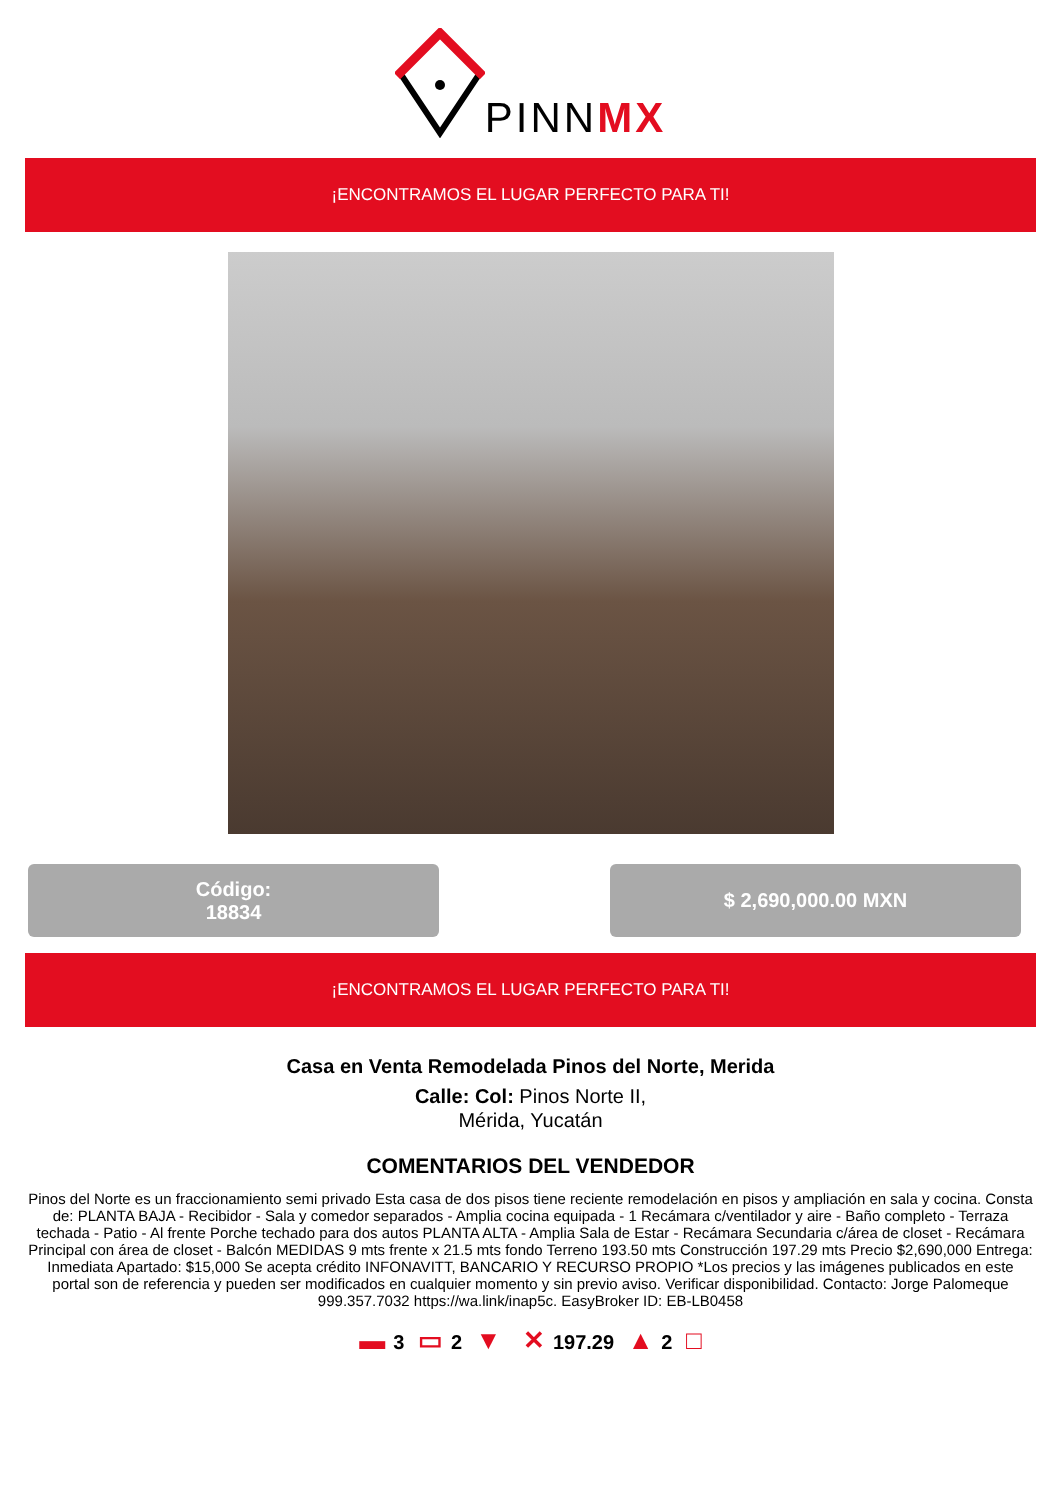PINNMX
¡ENCONTRAMOS EL LUGAR PERFECTO PARA TI!
Código:
18834
$ 2,690,000.00 MXN
¡ENCONTRAMOS EL LUGAR PERFECTO PARA TI!
Casa en Venta Remodelada Pinos del Norte, Merida
Calle: Col: Pinos Norte II,
Mérida, Yucatán
COMENTARIOS DEL VENDEDOR
Pinos del Norte es un fraccionamiento semi privado Esta casa de dos pisos tiene reciente remodelación en pisos y ampliación en sala y cocina. Consta de: PLANTA BAJA - Recibidor - Sala y comedor separados - Amplia cocina equipada - 1 Recámara c/ventilador y aire - Baño completo - Terraza techada - Patio - Al frente Porche techado para dos autos PLANTA ALTA - Amplia Sala de Estar - Recámara Secundaria c/área de closet - Recámara Principal con área de closet - Balcón MEDIDAS 9 mts frente x 21.5 mts fondo Terreno 193.50 mts Construcción 197.29 mts Precio $2,690,000 Entrega: Inmediata Apartado: $15,000 Se acepta crédito INFONAVITT, BANCARIO Y RECURSO PROPIO *Los precios y las imágenes publicados en este portal son de referencia y pueden ser modificados en cualquier momento y sin previo aviso. Verificar disponibilidad. Contacto: Jorge Palomeque 999.357.7032 https://wa.link/inap5c. EasyBroker ID: EB-LB0458
▬ 3 ▭ 2 ▼ ✕ 197.29 ▲ 2 □